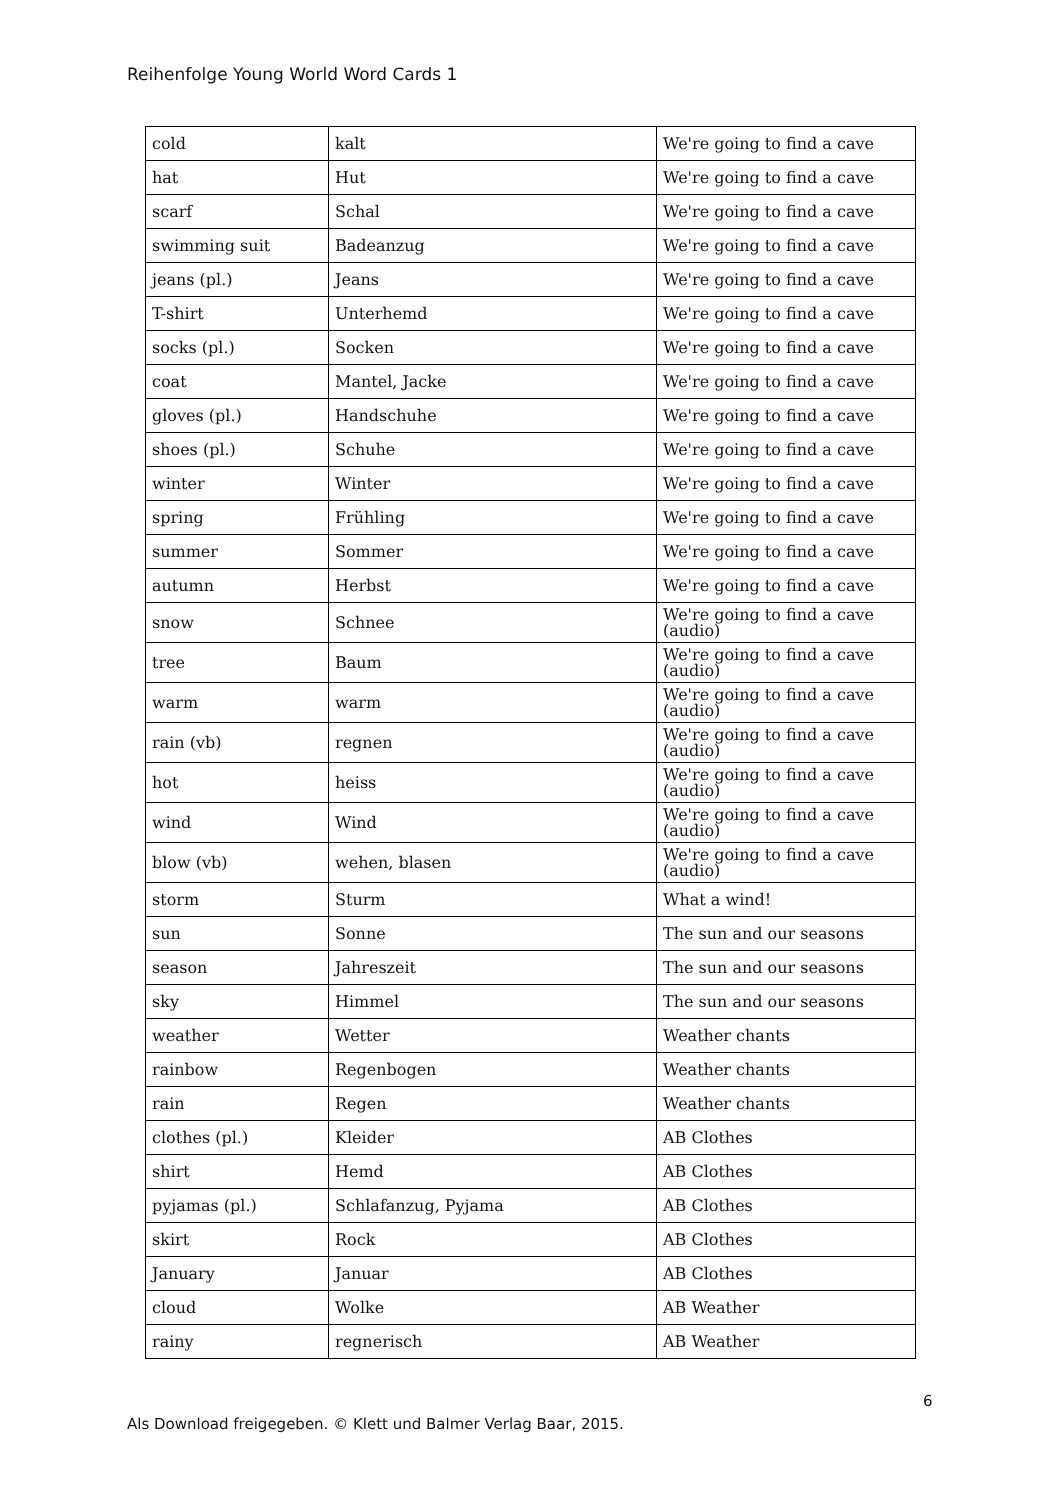Reihenfolge Young World Word Cards 1
| cold | kalt | We're going to find a cave |
| hat | Hut | We're going to find a cave |
| scarf | Schal | We're going to find a cave |
| swimming suit | Badeanzug | We're going to find a cave |
| jeans (pl.) | Jeans | We're going to find a cave |
| T-shirt | Unterhemd | We're going to find a cave |
| socks (pl.) | Socken | We're going to find a cave |
| coat | Mantel, Jacke | We're going to find a cave |
| gloves (pl.) | Handschuhe | We're going to find a cave |
| shoes (pl.) | Schuhe | We're going to find a cave |
| winter | Winter | We're going to find a cave |
| spring | Frühling | We're going to find a cave |
| summer | Sommer | We're going to find a cave |
| autumn | Herbst | We're going to find a cave |
| snow | Schnee | We're going to find a cave (audio) |
| tree | Baum | We're going to find a cave (audio) |
| warm | warm | We're going to find a cave (audio) |
| rain (vb) | regnen | We're going to find a cave (audio) |
| hot | heiss | We're going to find a cave (audio) |
| wind | Wind | We're going to find a cave (audio) |
| blow (vb) | wehen, blasen | We're going to find a cave (audio) |
| storm | Sturm | What a wind! |
| sun | Sonne | The sun and our seasons |
| season | Jahreszeit | The sun and our seasons |
| sky | Himmel | The sun and our seasons |
| weather | Wetter | Weather chants |
| rainbow | Regenbogen | Weather chants |
| rain | Regen | Weather chants |
| clothes (pl.) | Kleider | AB Clothes |
| shirt | Hemd | AB Clothes |
| pyjamas (pl.) | Schlafanzug, Pyjama | AB Clothes |
| skirt | Rock | AB Clothes |
| January | Januar | AB Clothes |
| cloud | Wolke | AB Weather |
| rainy | regnerisch | AB Weather |
6
Als Download freigegeben. © Klett und Balmer Verlag Baar, 2015.